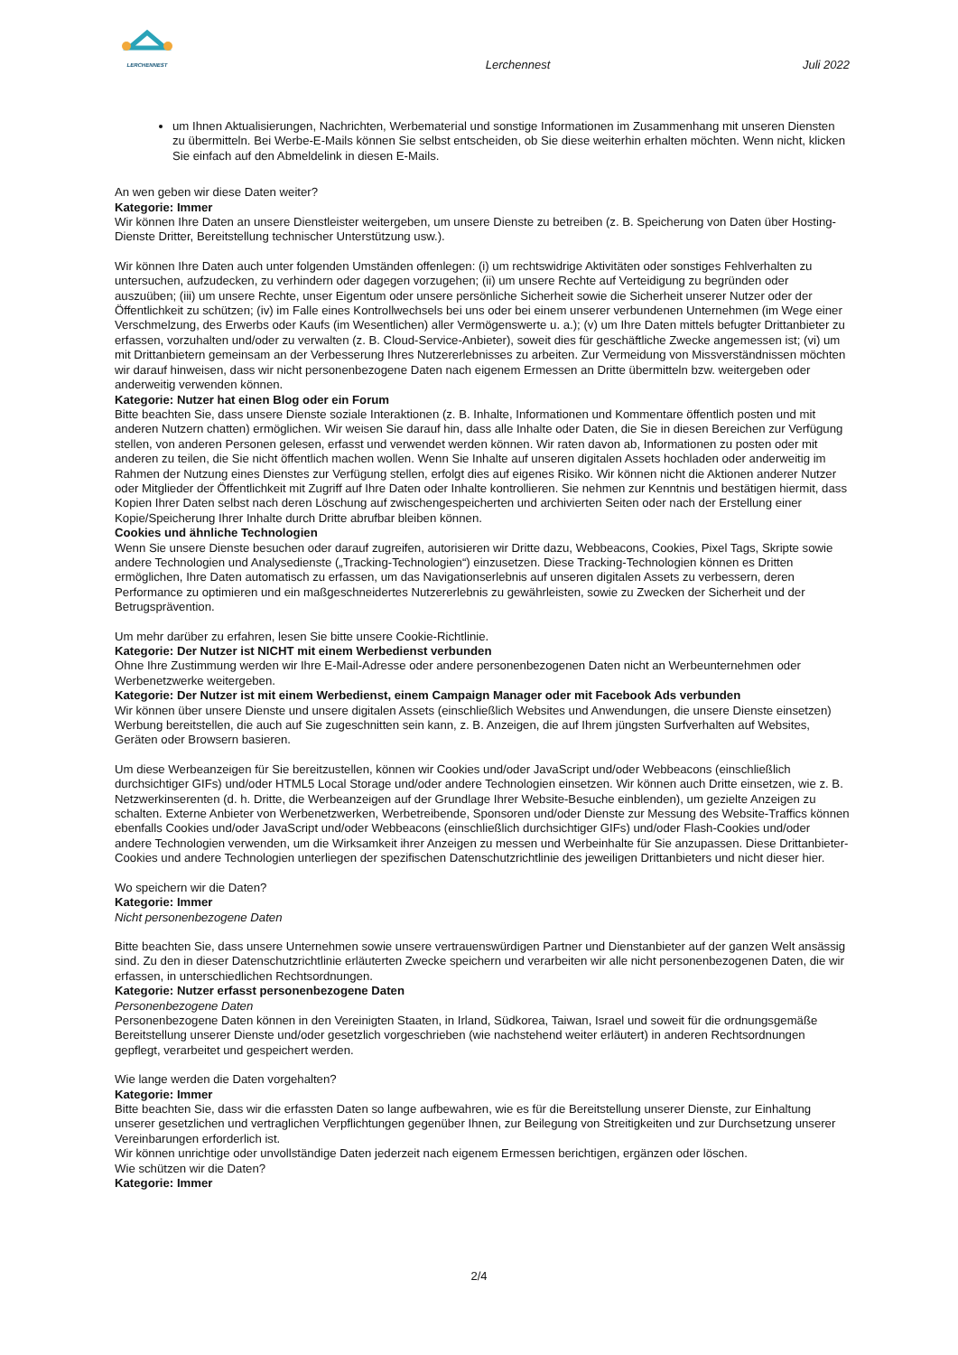LERCHENNEST
Lerchennest
Juli 2022
um Ihnen Aktualisierungen, Nachrichten, Werbematerial und sonstige Informationen im Zusammenhang mit unseren Diensten zu übermitteln. Bei Werbe-E-Mails können Sie selbst entscheiden, ob Sie diese weiterhin erhalten möchten. Wenn nicht, klicken Sie einfach auf den Abmeldelink in diesen E-Mails.
An wen geben wir diese Daten weiter?
Kategorie: Immer
Wir können Ihre Daten an unsere Dienstleister weitergeben, um unsere Dienste zu betreiben (z. B. Speicherung von Daten über Hosting-Dienste Dritter, Bereitstellung technischer Unterstützung usw.).
Wir können Ihre Daten auch unter folgenden Umständen offenlegen: (i) um rechtswidrige Aktivitäten oder sonstiges Fehlverhalten zu untersuchen, aufzudecken, zu verhindern oder dagegen vorzugehen; (ii) um unsere Rechte auf Verteidigung zu begründen oder auszuüben; (iii) um unsere Rechte, unser Eigentum oder unsere persönliche Sicherheit sowie die Sicherheit unserer Nutzer oder der Öffentlichkeit zu schützen; (iv) im Falle eines Kontrollwechsels bei uns oder bei einem unserer verbundenen Unternehmen (im Wege einer Verschmelzung, des Erwerbs oder Kaufs (im Wesentlichen) aller Vermögenswerte u. a.); (v) um Ihre Daten mittels befugter Drittanbieter zu erfassen, vorzuhalten und/oder zu verwalten (z. B. Cloud-Service-Anbieter), soweit dies für geschäftliche Zwecke angemessen ist; (vi) um mit Drittanbietern gemeinsam an der Verbesserung Ihres Nutzererlebnisses zu arbeiten. Zur Vermeidung von Missverständnissen möchten wir darauf hinweisen, dass wir nicht personenbezogene Daten nach eigenem Ermessen an Dritte übermitteln bzw. weitergeben oder anderweitig verwenden können.
Kategorie: Nutzer hat einen Blog oder ein Forum
Bitte beachten Sie, dass unsere Dienste soziale Interaktionen (z. B. Inhalte, Informationen und Kommentare öffentlich posten und mit anderen Nutzern chatten) ermöglichen. Wir weisen Sie darauf hin, dass alle Inhalte oder Daten, die Sie in diesen Bereichen zur Verfügung stellen, von anderen Personen gelesen, erfasst und verwendet werden können. Wir raten davon ab, Informationen zu posten oder mit anderen zu teilen, die Sie nicht öffentlich machen wollen. Wenn Sie Inhalte auf unseren digitalen Assets hochladen oder anderweitig im Rahmen der Nutzung eines Dienstes zur Verfügung stellen, erfolgt dies auf eigenes Risiko. Wir können nicht die Aktionen anderer Nutzer oder Mitglieder der Öffentlichkeit mit Zugriff auf Ihre Daten oder Inhalte kontrollieren. Sie nehmen zur Kenntnis und bestätigen hiermit, dass Kopien Ihrer Daten selbst nach deren Löschung auf zwischengespeicherten und archivierten Seiten oder nach der Erstellung einer Kopie/Speicherung Ihrer Inhalte durch Dritte abrufbar bleiben können.
Cookies und ähnliche Technologien
Wenn Sie unsere Dienste besuchen oder darauf zugreifen, autorisieren wir Dritte dazu, Webbeacons, Cookies, Pixel Tags, Skripte sowie andere Technologien und Analysedienste („Tracking-Technologien“) einzusetzen. Diese Tracking-Technologien können es Dritten ermöglichen, Ihre Daten automatisch zu erfassen, um das Navigationserlebnis auf unseren digitalen Assets zu verbessern, deren Performance zu optimieren und ein maßgeschneidertes Nutzererlebnis zu gewährleisten, sowie zu Zwecken der Sicherheit und der Betrugsprävention.
Um mehr darüber zu erfahren, lesen Sie bitte unsere Cookie-Richtlinie.
Kategorie: Der Nutzer ist NICHT mit einem Werbedienst verbunden
Ohne Ihre Zustimmung werden wir Ihre E-Mail-Adresse oder andere personenbezogenen Daten nicht an Werbeunternehmen oder Werbenetzwerke weitergeben.
Kategorie: Der Nutzer ist mit einem Werbedienst, einem Campaign Manager oder mit Facebook Ads verbunden
Wir können über unsere Dienste und unsere digitalen Assets (einschließlich Websites und Anwendungen, die unsere Dienste einsetzen) Werbung bereitstellen, die auch auf Sie zugeschnitten sein kann, z. B. Anzeigen, die auf Ihrem jüngsten Surfverhalten auf Websites, Geräten oder Browsern basieren.
Um diese Werbeanzeigen für Sie bereitzustellen, können wir Cookies und/oder JavaScript und/oder Webbeacons (einschließlich durchsichtiger GIFs) und/oder HTML5 Local Storage und/oder andere Technologien einsetzen. Wir können auch Dritte einsetzen, wie z. B. Netzwerkinserenten (d. h. Dritte, die Werbeanzeigen auf der Grundlage Ihrer Website-Besuche einblenden), um gezielte Anzeigen zu schalten. Externe Anbieter von Werbenetzwerken, Werbetreibende, Sponsoren und/oder Dienste zur Messung des Website-Traffics können ebenfalls Cookies und/oder JavaScript und/oder Webbeacons (einschließlich durchsichtiger GIFs) und/oder Flash-Cookies und/oder andere Technologien verwenden, um die Wirksamkeit ihrer Anzeigen zu messen und Werbeinhalte für Sie anzupassen. Diese Drittanbieter-Cookies und andere Technologien unterliegen der spezifischen Datenschutzrichtlinie des jeweiligen Drittanbieters und nicht dieser hier.
Wo speichern wir die Daten?
Kategorie: Immer
Nicht personenbezogene Daten
Bitte beachten Sie, dass unsere Unternehmen sowie unsere vertrauenswürdigen Partner und Dienstanbieter auf der ganzen Welt ansässig sind. Zu den in dieser Datenschutzrichtlinie erläuterten Zwecke speichern und verarbeiten wir alle nicht personenbezogenen Daten, die wir erfassen, in unterschiedlichen Rechtsordnungen.
Kategorie: Nutzer erfasst personenbezogene Daten
Personenbezogene Daten
Personenbezogene Daten können in den Vereinigten Staaten, in Irland, Südkorea, Taiwan, Israel und soweit für die ordnungsgemäße Bereitstellung unserer Dienste und/oder gesetzlich vorgeschrieben (wie nachstehend weiter erläutert) in anderen Rechtsordnungen gepflegt, verarbeitet und gespeichert werden.
Wie lange werden die Daten vorgehalten?
Kategorie: Immer
Bitte beachten Sie, dass wir die erfassten Daten so lange aufbewahren, wie es für die Bereitstellung unserer Dienste, zur Einhaltung unserer gesetzlichen und vertraglichen Verpflichtungen gegenüber Ihnen, zur Beilegung von Streitigkeiten und zur Durchsetzung unserer Vereinbarungen erforderlich ist.
Wir können unrichtige oder unvollständige Daten jederzeit nach eigenem Ermessen berichtigen, ergänzen oder löschen.
Wie schützen wir die Daten?
Kategorie: Immer
2/4